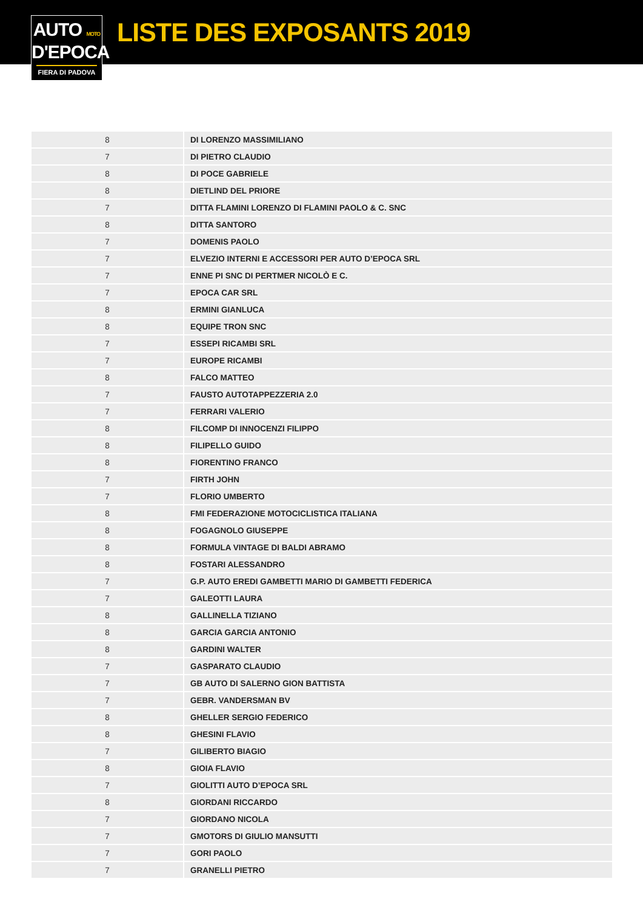AUTO MOTO
D'EPOCA
FIERA DI PADOVA
LISTE DES EXPOSANTS 2019
| 8 | DI LORENZO MASSIMILIANO |
| 7 | DI PIETRO CLAUDIO |
| 8 | DI POCE GABRIELE |
| 8 | DIETLIND DEL PRIORE |
| 7 | DITTA FLAMINI LORENZO DI FLAMINI PAOLO & C. SNC |
| 8 | DITTA SANTORO |
| 7 | DOMENIS PAOLO |
| 7 | ELVEZIO INTERNI E ACCESSORI PER AUTO D’EPOCA SRL |
| 7 | ENNE PI SNC DI PERTMER NICOLÒ E C. |
| 7 | EPOCA CAR SRL |
| 8 | ERMINI GIANLUCA |
| 8 | EQUIPE TRON SNC |
| 7 | ESSEPI RICAMBI SRL |
| 7 | EUROPE RICAMBI |
| 8 | FALCO MATTEO |
| 7 | FAUSTO AUTOTAPPEZZERIA 2.0 |
| 7 | FERRARI VALERIO |
| 8 | FILCOMP DI INNOCENZI FILIPPO |
| 8 | FILIPELLO GUIDO |
| 8 | FIORENTINO FRANCO |
| 7 | FIRTH JOHN |
| 7 | FLORIO UMBERTO |
| 8 | FMI FEDERAZIONE MOTOCICLISTICA ITALIANA |
| 8 | FOGAGNOLO GIUSEPPE |
| 8 | FORMULA VINTAGE DI BALDI ABRAMO |
| 8 | FOSTARI ALESSANDRO |
| 7 | G.P. AUTO EREDI GAMBETTI MARIO DI GAMBETTI FEDERICA |
| 7 | GALEOTTI LAURA |
| 8 | GALLINELLA TIZIANO |
| 8 | GARCIA GARCIA ANTONIO |
| 8 | GARDINI WALTER |
| 7 | GASPARATO CLAUDIO |
| 7 | GB AUTO DI SALERNO GION BATTISTA |
| 7 | GEBR. VANDERSMAN BV |
| 8 | GHELLER SERGIO FEDERICO |
| 8 | GHESINI FLAVIO |
| 7 | GILIBERTO BIAGIO |
| 8 | GIOIA FLAVIO |
| 7 | GIOLITTI AUTO D’EPOCA SRL |
| 8 | GIORDANI RICCARDO |
| 7 | GIORDANO NICOLA |
| 7 | GMOTORS DI GIULIO MANSUTTI |
| 7 | GORI PAOLO |
| 7 | GRANELLI PIETRO |